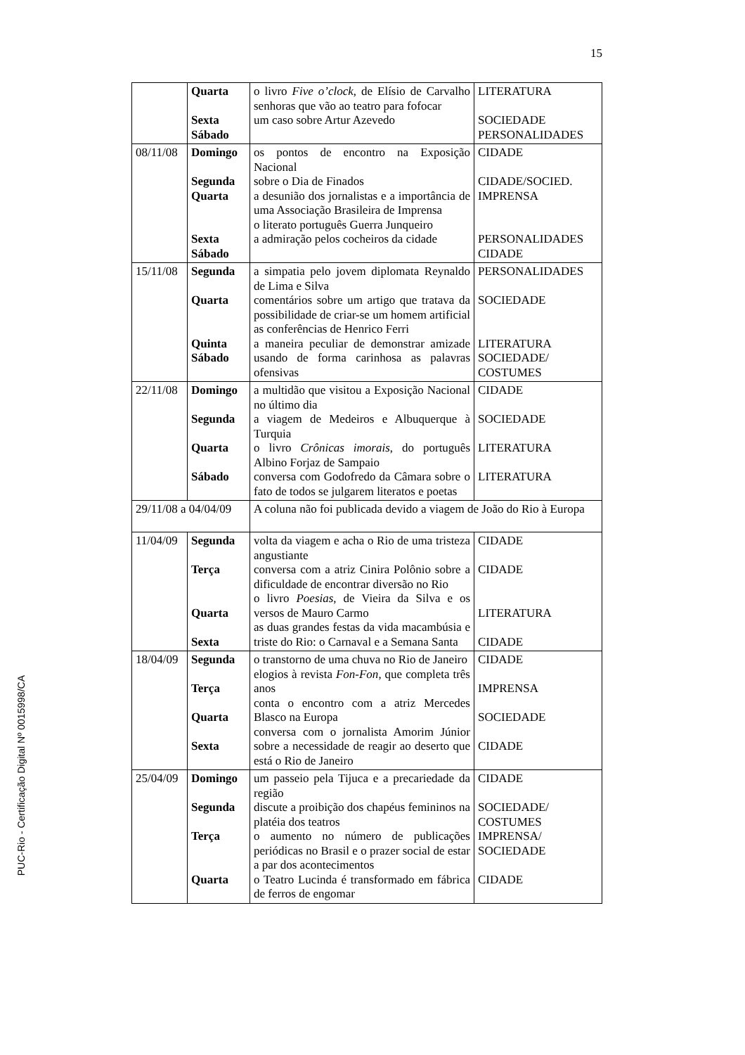15
PUC-Rio - Certificação Digital Nº 0015998/CA
| | Quarta Sexta Sábado | o livro Five o’clock , de Elísio de Carvalho senhoras que vão ao teatro para fofocar um caso sobre Artur Azevedo | LITERATURA SOCIEDADE PERSONALIDADES |
| 08/11/08 | Domingo Segunda Quarta Sexta Sábado | os pontos de encontro na Exposição Nacional sobre o Dia de Finados a desunião dos jornalistas e a importância de uma Associação Brasileira de Imprensa o literato português Guerra Junqueiro a admiração pelos cocheiros da cidade | CIDADE CIDADE/SOCIED. IMPRENSA PERSONALIDADES CIDADE |
| 15/11/08 | Segunda Quarta Quinta Sábado | a simpatia pelo jovem diplomata Reynaldo de Lima e Silva comentários sobre um artigo que tratava da possibilidade de criar-se um homem artificial as conferências de Henrico Ferri a maneira peculiar de demonstrar amizade usando de forma carinhosa as palavras ofensivas | PERSONALIDADES SOCIEDADE LITERATURA SOCIEDADE/ COSTUMES |
| 22/11/08 | Domingo Segunda Quarta Sábado | a multidão que visitou a Exposição Nacional no último dia a viagem de Medeiros e Albuquerque à Turquia o livro Crônicas imorais , do português Albino Forjaz de Sampaio conversa com Godofredo da Câmara sobre o fato de todos se julgarem literatos e poetas | CIDADE SOCIEDADE LITERATURA LITERATURA |
| 29/11/08 a 04/04/09 | | A coluna não foi publicada devido a viagem de João do Rio à Europa | |
| 11/04/09 | Segunda Terça Quarta Sexta | volta da viagem e acha o Rio de uma tristeza angustiante conversa com a atriz Cinira Polônio sobre a dificuldade de encontrar diversão no Rio o livro Poesias , de Vieira da Silva e os versos de Mauro Carmo as duas grandes festas da vida macambúsia e triste do Rio: o Carnaval e a Semana Santa | CIDADE CIDADE LITERATURA CIDADE |
| 18/04/09 | Segunda Terça Quarta Sexta | o transtorno de uma chuva no Rio de Janeiro elogios à revista Fon-Fon , que completa três anos conta o encontro com a atriz Mercedes Blasco na Europa conversa com o jornalista Amorim Júnior sobre a necessidade de reagir ao deserto que está o Rio de Janeiro | CIDADE IMPRENSA SOCIEDADE CIDADE |
| 25/04/09 | Domingo Segunda Terça Quarta | um passeio pela Tijuca e a precariedade da região discute a proibição dos chapéus femininos na platéia dos teatros o aumento no número de publicações periódicas no Brasil e o prazer social de estar a par dos acontecimentos o Teatro Lucinda é transformado em fábrica de ferros de engomar | CIDADE SOCIEDADE/ COSTUMES IMPRENSA/ SOCIEDADE CIDADE |